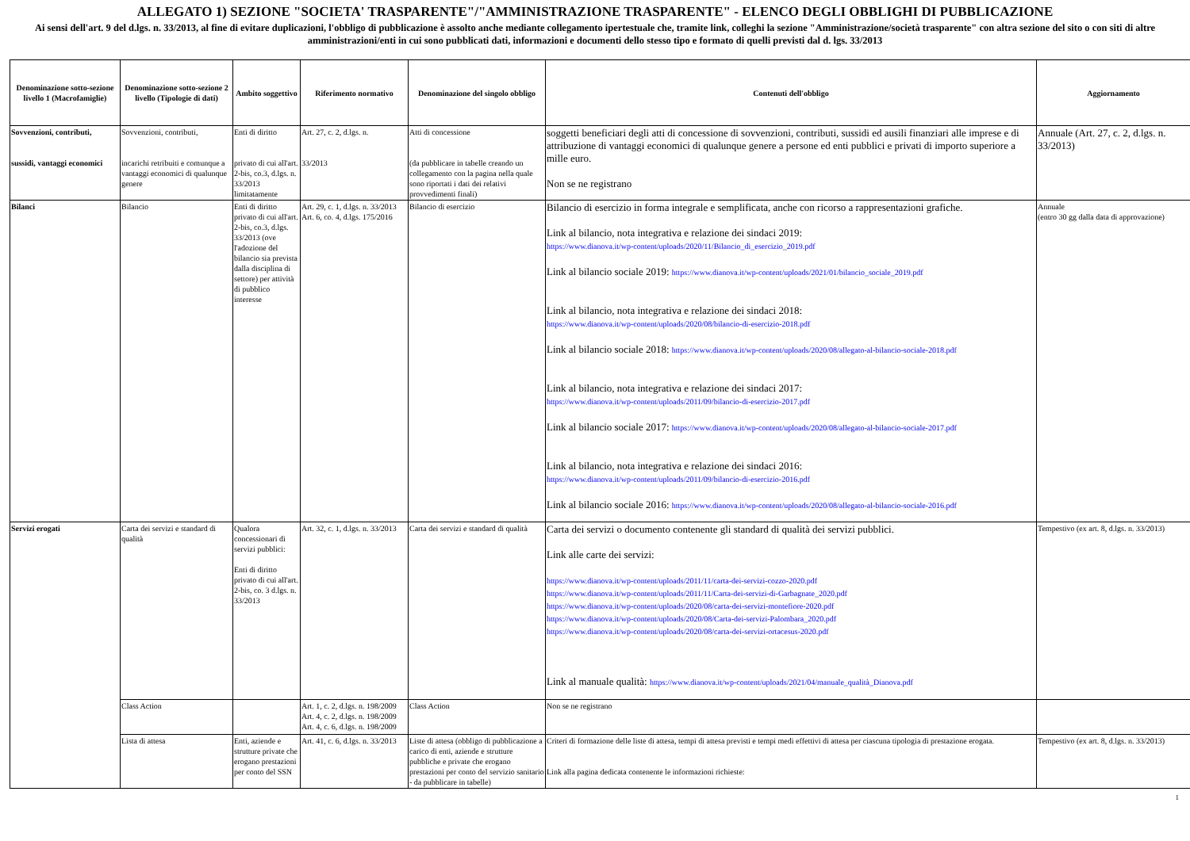ALLEGATO 1) SEZIONE "SOCIETA' TRASPARENTE"/"AMMINISTRAZIONE TRASPARENTE" - ELENCO DEGLI OBBLIGHI DI PUBBLICAZIONE
Ai sensi dell'art. 9 del d.lgs. n. 33/2013, al fine di evitare duplicazioni, l'obbligo di pubblicazione è assolto anche mediante collegamento ipertestuale che, tramite link, colleghi la sezione "Amministrazione/società trasparente" con altra sezione del sito o con siti di altre amministrazioni/enti in cui sono pubblicati dati, informazioni e documenti dello stesso tipo e formato di quelli previsti dal d. lgs. 33/2013
| Denominazione sotto-sezione livello 1 (Macrofamiglie) | Denominazione sotto-sezione 2 livello (Tipologie di dati) | Ambito soggettivo | Riferimento normativo | Denominazione del singolo obbligo | Contenuti dell'obbligo | Aggiornamento |
| --- | --- | --- | --- | --- | --- | --- |
| Sovvenzioni, contributi, sussidi, vantaggi economici | Sovvenzioni, contributi, incarichi retribuiti e comunque a vantaggi economici di qualunque genere | Enti di diritto privato di cui all'art. 2-bis, co.3, d.lgs. n. 33/2013 limitatamente | Art. 27, c. 2, d.lgs. n. 33/2013 | Atti di concessione (da pubblicare in tabelle creando un collegamento con la pagina nella quale sono riportati i dati dei relativi provvedimenti finali) | soggetti beneficiari degli atti di concessione di sovvenzioni, contributi, sussidi ed ausili finanziari alle imprese e di attribuzione di vantaggi economici di qualunque genere a persone ed enti pubblici e privati di importo superiore a mille euro. Non se ne registrano | Annuale (Art. 27, c. 2, d.lgs. n. 33/2013) |
| Bilanci | Bilancio | Enti di diritto privato di cui all'art. 2-bis, co.3, d.lgs. 33/2013 (ove l'adozione del bilancio sia prevista dalla disciplina di settore) per attività di pubblico interesse | Art. 29, c. 1, d.lgs. n. 33/2013 Art. 6, co. 4, d.lgs. 175/2016 | Bilancio di esercizio | Bilancio di esercizio in forma integrale e semplificata, anche con ricorso a rappresentazioni grafiche. Link al bilancio, nota integrativa e relazione dei sindaci 2019: https://www.dianova.it/wp-content/uploads/2020/11/Bilancio_di_esercizio_2019.pdf Link al bilancio sociale 2019: https://www.dianova.it/wp-content/uploads/2021/01/bilancio_sociale_2019.pdf Link al bilancio, nota integrativa e relazione dei sindaci 2018: https://www.dianova.it/wp-content/uploads/2020/08/bilancio-di-esercizio-2018.pdf Link al bilancio sociale 2018: https://www.dianova.it/wp-content/uploads/2020/08/allegato-al-bilancio-sociale-2018.pdf Link al bilancio, nota integrativa e relazione dei sindaci 2017: https://www.dianova.it/wp-content/uploads/2011/09/bilancio-di-esercizio-2017.pdf Link al bilancio sociale 2017: https://www.dianova.it/wp-content/uploads/2020/08/allegato-al-bilancio-sociale-2017.pdf Link al bilancio, nota integrativa e relazione dei sindaci 2016: https://www.dianova.it/wp-content/uploads/2011/09/bilancio-di-esercizio-2016.pdf Link al bilancio sociale 2016: https://www.dianova.it/wp-content/uploads/2020/08/allegato-al-bilancio-sociale-2016.pdf | Annuale (entro 30 gg dalla data di approvazione) |
| Servizi erogati | Carta dei servizi e standard di qualità | Qualora concessionari di servizi pubblici: Enti di diritto privato di cui all'art. 2-bis, co. 3 d.lgs. n. 33/2013 | Art. 32, c. 1, d.lgs. n. 33/2013 | Carta dei servizi e standard di qualità | Carta dei servizi o documento contenente gli standard di qualità dei servizi pubblici. Link alle carte dei servizi: https://www.dianova.it/wp-content/uploads/2011/11/carta-dei-servizi-cozzo-2020.pdf https://www.dianova.it/wp-content/uploads/2011/11/Carta-dei-servizi-di-Garbagnate_2020.pdf https://www.dianova.it/wp-content/uploads/2020/08/carta-dei-servizi-montefiore-2020.pdf https://www.dianova.it/wp-content/uploads/2020/08/Carta-dei-servizi-Palombara_2020.pdf https://www.dianova.it/wp-content/uploads/2020/08/carta-dei-servizi-ortacesus-2020.pdf Link al manuale qualità: https://www.dianova.it/wp-content/uploads/2021/04/manuale_qualità_Dianova.pdf | Tempestivo (ex art. 8, d.lgs. n. 33/2013) |
| | Class Action | | Art. 1, c. 2, d.lgs. n. 198/2009 Art. 4, c. 2, d.lgs. n. 198/2009 Art. 4, c. 6, d.lgs. n. 198/2009 | Class Action | Non se ne registrano | |
| | Lista di attesa | Enti, aziende e strutture private che erogano prestazioni per conto del SSN | Art. 41, c. 6, d.lgs. n. 33/2013 | Liste di attesa (obbligo di pubblicazione a carico di enti, aziende e strutture pubbliche e private che erogano prestazioni per conto del servizio sanitario - da pubblicare in tabelle) | Criteri di formazione delle liste di attesa, tempi di attesa previsti e tempi medi effettivi di attesa per ciascuna tipologia di prestazione erogata. Link alla pagina dedicata contenente le informazioni richieste: | Tempestivo (ex art. 8, d.lgs. n. 33/2013) |
1